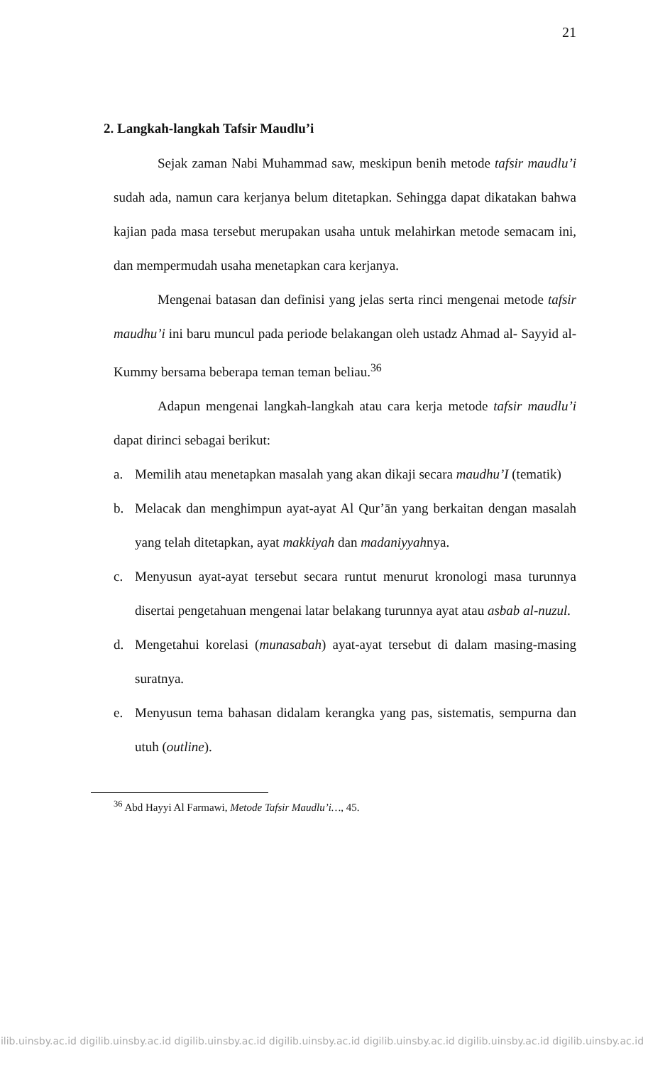21
2. Langkah-langkah Tafsir Maudlu’i
Sejak zaman Nabi Muhammad saw, meskipun benih metode tafsir maudlu’i sudah ada, namun cara kerjanya belum ditetapkan. Sehingga dapat dikatakan bahwa kajian pada masa tersebut merupakan usaha untuk melahirkan metode semacam ini, dan mempermudah usaha menetapkan cara kerjanya.
Mengenai batasan dan definisi yang jelas serta rinci mengenai metode tafsir maudhu’i ini baru muncul pada periode belakangan oleh ustadz Ahmad al- Sayyid al-Kummy bersama beberapa teman teman beliau.<sup>36</sup>
Adapun mengenai langkah-langkah atau cara kerja metode tafsir maudlu’i dapat dirinci sebagai berikut:
a. Memilih atau menetapkan masalah yang akan dikaji secara maudhu’I (tematik)
b. Melacak dan menghimpun ayat-ayat Al Qur’ān yang berkaitan dengan masalah yang telah ditetapkan, ayat makkiyah dan madaniyyahnya.
c. Menyusun ayat-ayat tersebut secara runtut menurut kronologi masa turunnya disertai pengetahuan mengenai latar belakang turunnya ayat atau asbab al-nuzul.
d. Mengetahui korelasi (munasabah) ayat-ayat tersebut di dalam masing-masing suratnya.
e. Menyusun tema bahasan didalam kerangka yang pas, sistematis, sempurna dan utuh (outline).
<sup>36</sup> Abd Hayyi Al Farmawi, Metode Tafsir Maudlu’i…, 45.
gilib.uinsby.ac.id digilib.uinsby.ac.id digilib.uinsby.ac.id digilib.uinsby.ac.id digilib.uinsby.ac.id digilib.uinsby.ac.id digilib.uinsby.ac.id